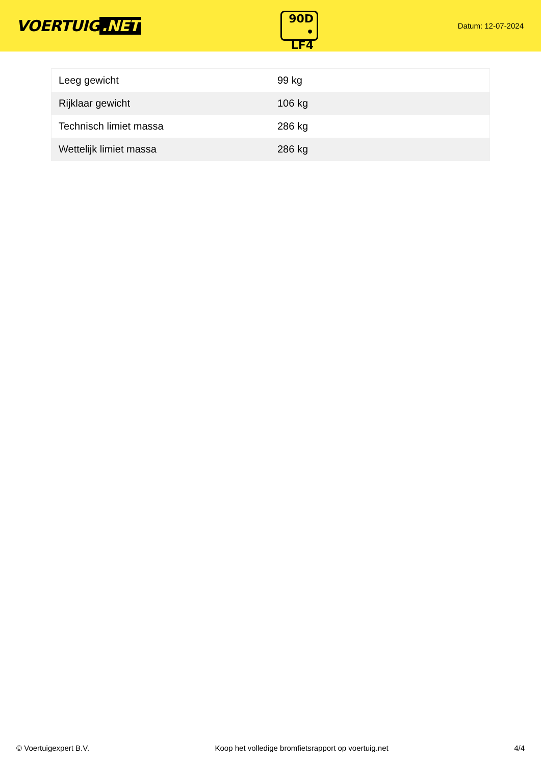VOERTUIG.NET
90D
• LF4
Datum: 12-07-2024
| Leeg gewicht | 99 kg |
| Rijklaar gewicht | 106 kg |
| Technisch limiet massa | 286 kg |
| Wettelijk limiet massa | 286 kg |
© Voertuigexpert B.V. Koop het volledige bromfietsrapport op voertuig.net 4/4